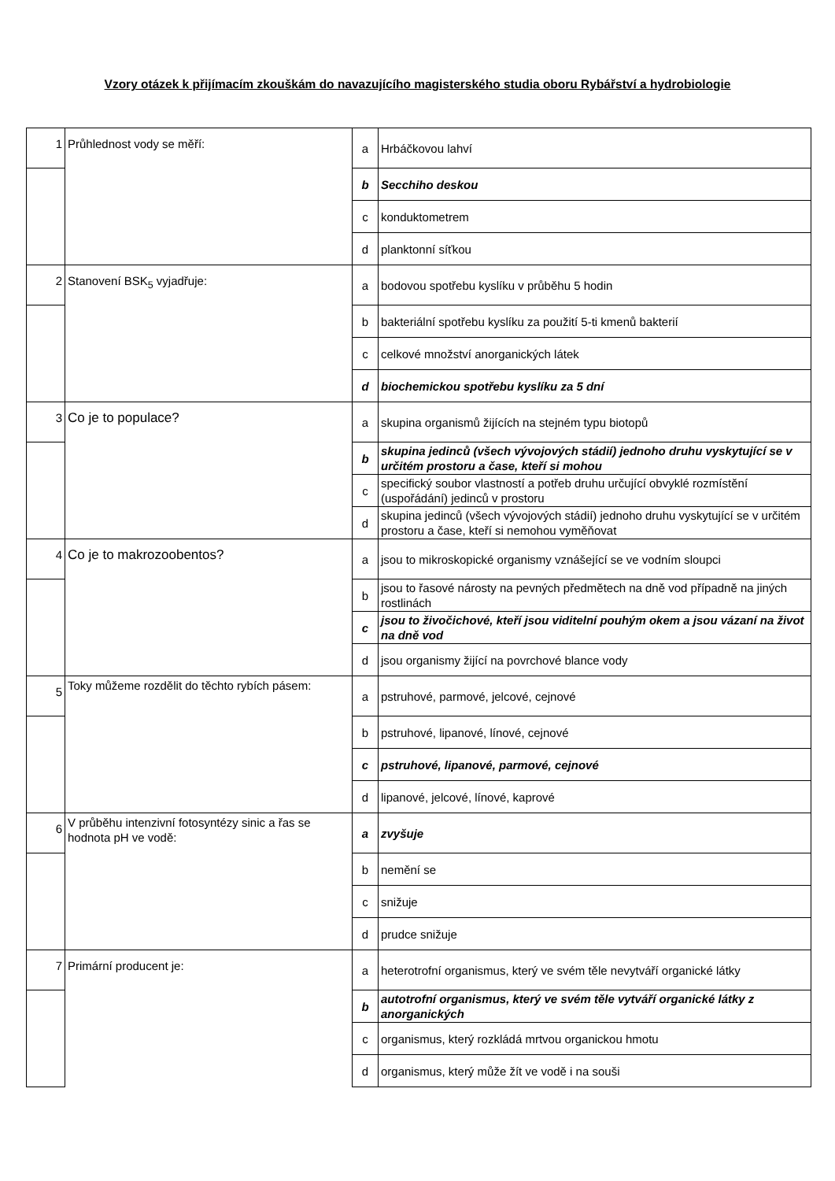Vzory otázek k přijímacím zkouškám do navazujícího magisterského studia oboru Rybářství a hydrobiologie
| 1 | Průhlednost vody se měří: | a | Hrbáčkovou lahví |
| | | b | Secchiho deskou |
| | | c | konduktometrem |
| | | d | planktonní síťkou |
| 2 | Stanovení BSK<sub>5</sub> vyjadřuje: | a | bodovou spotřebu kyslíku v průběhu 5 hodin |
| | | b | bakteriální spotřebu kyslíku za použití 5-ti kmenů bakterií |
| | | c | celkové množství anorganických látek |
| | | d | biochemickou spotřebu kyslíku za 5 dní |
| 3 | Co je to populace? | a | skupina organismů žijících na stejném typu biotopů |
| | | b | skupina jedinců (všech vývojových stádií) jednoho druhu vyskytující se v určitém prostoru a čase, kteří si mohou |
| | | c | specifický soubor vlastností a potřeb druhu určující obvyklé rozmístění (uspořádání) jedinců v prostoru |
| | | d | skupina jedinců (všech vývojových stádií) jednoho druhu vyskytující se v určitém prostoru a čase, kteří si nemohou vyměňovat |
| 4 | Co je to makrozoobentos? | a | jsou to mikroskopické organismy vznášející se ve vodním sloupci |
| | | b | jsou to řasové nárosty na pevných předmětech na dně vod případně na jiných rostlinách |
| | | c | jsou to živočichové, kteří jsou viditelní pouhým okem a jsou vázaní na život na dně vod |
| | | d | jsou organismy žijící na povrchové blance vody |
| 5 | Toky můžeme rozdělit do těchto rybích pásem: | a | pstruhové, parmové, jelcové, cejnové |
| | | b | pstruhové, lipanové, línové, cejnové |
| | | c | pstruhové, lipanové, parmové, cejnové |
| | | d | lipanové, jelcové, línové, kaprové |
| 6 | V průběhu intenzivní fotosyntézy sinic a řas se hodnota pH ve vodě: | a | zvyšuje |
| | | b | nemění se |
| | | c | snižuje |
| | | d | prudce snižuje |
| 7 | Primární producent je: | a | heterotrofní organismus, který ve svém těle nevytváří organické látky |
| | | b | autotrofní organismus, který ve svém těle vytváří organické látky z anorganických |
| | | c | organismus, který rozkládá mrtvou organickou hmotu |
| | | d | organismus, který může žít ve vodě i na souši |